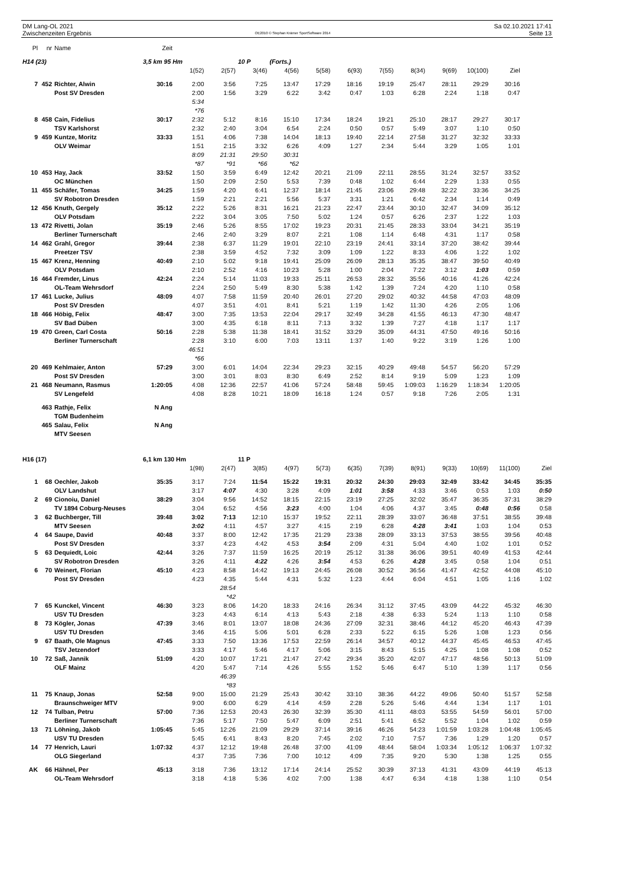DM Lang-OL 2021
Zwischenzeiten Ergebnis
OE2010 © Stephan Krämer SportSoftware 2014
Sa 02.10.2021 17:41
Seite 13
| Pl | nr | Name | Zeit | | | | | | | | | | | | |
| H14 (23) | | | 3,5 km 95 Hm | | | 10 P | (Forts.) | | | | | | | | |
| | | | | 1(52) | 2(57) | 3(46) | 4(56) | 5(58) | 6(93) | 7(55) | 8(34) | 9(69) | 10(100) | Ziel | |
| 7 | 452 | Richter, Alwin | 30:16 | 2:00 | 3:56 | 7:25 | 13:47 | 17:29 | 18:16 | 19:19 | 25:47 | 28:11 | 29:29 | 30:16 | |
| | | Post SV Dresden | | 2:00 | 1:56 | 3:29 | 6:22 | 3:42 | 0:47 | 1:03 | 6:28 | 2:24 | 1:18 | 0:47 | |
| | | | | 5:34 *76 | | | | | | | | | | | |
| 8 | 458 | Cain, Fidelius | 30:17 | 2:32 | 5:12 | 8:16 | 15:10 | 17:34 | 18:24 | 19:21 | 25:10 | 28:17 | 29:27 | 30:17 | |
| | | TSV Karlshorst | | 2:32 | 2:40 | 3:04 | 6:54 | 2:24 | 0:50 | 0:57 | 5:49 | 3:07 | 1:10 | 0:50 | |
| 9 | 459 | Kuntze, Moritz | 33:33 | 1:51 | 4:06 | 7:38 | 14:04 | 18:13 | 19:40 | 22:14 | 27:58 | 31:27 | 32:32 | 33:33 | |
| | | OLV Weimar | | 1:51 | 2:15 | 3:32 | 6:26 | 4:09 | 1:27 | 2:34 | 5:44 | 3:29 | 1:05 | 1:01 | |
| | | | | 8:09 *87 | 21:31 *91 | 29:50 *66 | 30:31 *62 | | | | | | | | |
| 10 | 453 | Hay, Jack | 33:52 | 1:50 | 3:59 | 6:49 | 12:42 | 20:21 | 21:09 | 22:11 | 28:55 | 31:24 | 32:57 | 33:52 | |
| | | OC München | | 1:50 | 2:09 | 2:50 | 5:53 | 7:39 | 0:48 | 1:02 | 6:44 | 2:29 | 1:33 | 0:55 | |
| 11 | 455 | Schäfer, Tomas | 34:25 | 1:59 | 4:20 | 6:41 | 12:37 | 18:14 | 21:45 | 23:06 | 29:48 | 32:22 | 33:36 | 34:25 | |
| | | SV Robotron Dresden | | 1:59 | 2:21 | 2:21 | 5:56 | 5:37 | 3:31 | 1:21 | 6:42 | 2:34 | 1:14 | 0:49 | |
| 12 | 456 | Knuth, Gergely | 35:12 | 2:22 | 5:26 | 8:31 | 16:21 | 21:23 | 22:47 | 23:44 | 30:10 | 32:47 | 34:09 | 35:12 | |
| | | OLV Potsdam | | 2:22 | 3:04 | 3:05 | 7:50 | 5:02 | 1:24 | 0:57 | 6:26 | 2:37 | 1:22 | 1:03 | |
| 13 | 472 | Rivetti, Jolan | 35:19 | 2:46 | 5:26 | 8:55 | 17:02 | 19:23 | 20:31 | 21:45 | 28:33 | 33:04 | 34:21 | 35:19 | |
| | | Berliner Turnerschaft | | 2:46 | 2:40 | 3:29 | 8:07 | 2:21 | 1:08 | 1:14 | 6:48 | 4:31 | 1:17 | 0:58 | |
| 14 | 462 | Grahl, Gregor | 39:44 | 2:38 | 6:37 | 11:29 | 19:01 | 22:10 | 23:19 | 24:41 | 33:14 | 37:20 | 38:42 | 39:44 | |
| | | Preetzer TSV | | 2:38 | 3:59 | 4:52 | 7:32 | 3:09 | 1:09 | 1:22 | 8:33 | 4:06 | 1:22 | 1:02 | |
| 15 | 467 | Krenz, Henning | 40:49 | 2:10 | 5:02 | 9:18 | 19:41 | 25:09 | 26:09 | 28:13 | 35:35 | 38:47 | 39:50 | 40:49 | |
| | | OLV Potsdam | | 2:10 | 2:52 | 4:16 | 10:23 | 5:28 | 1:00 | 2:04 | 7:22 | 3:12 | 1:03 | 0:59 | |
| 16 | 464 | Fremder, Linus | 42:24 | 2:24 | 5:14 | 11:03 | 19:33 | 25:11 | 26:53 | 28:32 | 35:56 | 40:16 | 41:26 | 42:24 | |
| | | OL-Team Wehrsdorf | | 2:24 | 2:50 | 5:49 | 8:30 | 5:38 | 1:42 | 1:39 | 7:24 | 4:20 | 1:10 | 0:58 | |
| 17 | 461 | Lucke, Julius | 48:09 | 4:07 | 7:58 | 11:59 | 20:40 | 26:01 | 27:20 | 29:02 | 40:32 | 44:58 | 47:03 | 48:09 | |
| | | Post SV Dresden | | 4:07 | 3:51 | 4:01 | 8:41 | 5:21 | 1:19 | 1:42 | 11:30 | 4:26 | 2:05 | 1:06 | |
| 18 | 466 | Höbig, Felix | 48:47 | 3:00 | 7:35 | 13:53 | 22:04 | 29:17 | 32:49 | 34:28 | 41:55 | 46:13 | 47:30 | 48:47 | |
| | | SV Bad Düben | | 3:00 | 4:35 | 6:18 | 8:11 | 7:13 | 3:32 | 1:39 | 7:27 | 4:18 | 1:17 | 1:17 | |
| 19 | 470 | Green, Carl Costa | 50:16 | 2:28 | 5:38 | 11:38 | 18:41 | 31:52 | 33:29 | 35:09 | 44:31 | 47:50 | 49:16 | 50:16 | |
| | | Berliner Turnerschaft | | 2:28 | 3:10 | 6:00 | 7:03 | 13:11 | 1:37 | 1:40 | 9:22 | 3:19 | 1:26 | 1:00 | |
| | | | | 46:51 *66 | | | | | | | | | | | |
| 20 | 469 | Kehlmaier, Anton | 57:29 | 3:00 | 6:01 | 14:04 | 22:34 | 29:23 | 32:15 | 40:29 | 49:48 | 54:57 | 56:20 | 57:29 | |
| | | Post SV Dresden | | 3:00 | 3:01 | 8:03 | 8:30 | 6:49 | 2:52 | 8:14 | 9:19 | 5:09 | 1:23 | 1:09 | |
| 21 | 468 | Neumann, Rasmus | 1:20:05 | 4:08 | 12:36 | 22:57 | 41:06 | 57:24 | 58:48 | 59:45 | 1:09:03 | 1:16:29 | 1:18:34 | 1:20:05 | |
| | | SV Lengefeld | | 4:08 | 8:28 | 10:21 | 18:09 | 16:18 | 1:24 | 0:57 | 9:18 | 7:26 | 2:05 | 1:31 | |
| | 463 | Rathje, Felix | N Ang | | | | | | | | | | | | |
| | | TGM Budenheim | | | | | | | | | | | | | |
| | 465 | Salau, Felix | N Ang | | | | | | | | | | | | |
| | | MTV Seesen | | | | | | | | | | | | | |
| H16 (17) | | | 6,1 km 130 Hm | | | 11 P | | | | | | | | | |
| | | | | 1(98) | 2(47) | 3(85) | 4(97) | 5(73) | 6(35) | 7(39) | 8(91) | 9(33) | 10(69) | 11(100) | Ziel |
| 1 | 68 | Oechler, Jakob | 35:35 | 3:17 | 7:24 | 11:54 | 15:22 | 19:31 | 20:32 | 24:30 | 29:03 | 32:49 | 33:42 | 34:45 | 35:35 |
| | | OLV Landshut | | 3:17 | 4:07 | 4:30 | 3:28 | 4:09 | 1:01 | 3:58 | 4:33 | 3:46 | 0:53 | 1:03 | 0:50 |
| 2 | 69 | Cionoiu, Daniel | 38:29 | 3:04 | 9:56 | 14:52 | 18:15 | 22:15 | 23:19 | 27:25 | 32:02 | 35:47 | 36:35 | 37:31 | 38:29 |
| | | TV 1894 Coburg-Neuses | | 3:04 | 6:52 | 4:56 | 3:23 | 4:00 | 1:04 | 4:06 | 4:37 | 3:45 | 0:48 | 0:56 | 0:58 |
| 3 | 62 | Buchberger, Till | 39:48 | 3:02 | 7:13 | 12:10 | 15:37 | 19:52 | 22:11 | 28:39 | 33:07 | 36:48 | 37:51 | 38:55 | 39:48 |
| | | MTV Seesen | | 3:02 | 4:11 | 4:57 | 3:27 | 4:15 | 2:19 | 6:28 | 4:28 | 3:41 | 1:03 | 1:04 | 0:53 |
| 4 | 64 | Saupe, David | 40:48 | 3:37 | 8:00 | 12:42 | 17:35 | 21:29 | 23:38 | 28:09 | 33:13 | 37:53 | 38:55 | 39:56 | 40:48 |
| | | Post SV Dresden | | 3:37 | 4:23 | 4:42 | 4:53 | 3:54 | 2:09 | 4:31 | 5:04 | 4:40 | 1:02 | 1:01 | 0:52 |
| 5 | 63 | Dequiedt, Loic | 42:44 | 3:26 | 7:37 | 11:59 | 16:25 | 20:19 | 25:12 | 31:38 | 36:06 | 39:51 | 40:49 | 41:53 | 42:44 |
| | | SV Robotron Dresden | | 3:26 | 4:11 | 4:22 | 4:26 | 3:54 | 4:53 | 6:26 | 4:28 | 3:45 | 0:58 | 1:04 | 0:51 |
| 6 | 70 | Weinert, Florian | 45:10 | 4:23 | 8:58 | 14:42 | 19:13 | 24:45 | 26:08 | 30:52 | 36:56 | 41:47 | 42:52 | 44:08 | 45:10 |
| | | Post SV Dresden | | 4:23 | 4:35 | 5:44 | 4:31 | 5:32 | 1:23 | 4:44 | 6:04 | 4:51 | 1:05 | 1:16 | 1:02 |
| | | | | | 28:54 *42 | | | | | | | | | | |
| 7 | 65 | Kunckel, Vincent | 46:30 | 3:23 | 8:06 | 14:20 | 18:33 | 24:16 | 26:34 | 31:12 | 37:45 | 43:09 | 44:22 | 45:32 | 46:30 |
| | | USV TU Dresden | | 3:23 | 4:43 | 6:14 | 4:13 | 5:43 | 2:18 | 4:38 | 6:33 | 5:24 | 1:13 | 1:10 | 0:58 |
| 8 | 73 | Kögler, Jonas | 47:39 | 3:46 | 8:01 | 13:07 | 18:08 | 24:36 | 27:09 | 32:31 | 38:46 | 44:12 | 45:20 | 46:43 | 47:39 |
| | | USV TU Dresden | | 3:46 | 4:15 | 5:06 | 5:01 | 6:28 | 2:33 | 5:22 | 6:15 | 5:26 | 1:08 | 1:23 | 0:56 |
| 9 | 67 | Baath, Ole Magnus | 47:45 | 3:33 | 7:50 | 13:36 | 17:53 | 22:59 | 26:14 | 34:57 | 40:12 | 44:37 | 45:45 | 46:53 | 47:45 |
| | | TSV Jetzendorf | | 3:33 | 4:17 | 5:46 | 4:17 | 5:06 | 3:15 | 8:43 | 5:15 | 4:25 | 1:08 | 1:08 | 0:52 |
| 10 | 72 | Saß, Jannik | 51:09 | 4:20 | 10:07 | 17:21 | 21:47 | 27:42 | 29:34 | 35:20 | 42:07 | 47:17 | 48:56 | 50:13 | 51:09 |
| | | OLF Mainz | | 4:20 | 5:47 | 7:14 | 4:26 | 5:55 | 1:52 | 5:46 | 6:47 | 5:10 | 1:39 | 1:17 | 0:56 |
| | | | | | 46:39 *83 | | | | | | | | | | |
| 11 | 75 | Knaup, Jonas | 52:58 | 9:00 | 15:00 | 21:29 | 25:43 | 30:42 | 33:10 | 38:36 | 44:22 | 49:06 | 50:40 | 51:57 | 52:58 |
| | | Braunschweiger MTV | | 9:00 | 6:00 | 6:29 | 4:14 | 4:59 | 2:28 | 5:26 | 5:46 | 4:44 | 1:34 | 1:17 | 1:01 |
| 12 | 74 | Tulban, Petru | 57:00 | 7:36 | 12:53 | 20:43 | 26:30 | 32:39 | 35:30 | 41:11 | 48:03 | 53:55 | 54:59 | 56:01 | 57:00 |
| | | Berliner Turnerschaft | | 7:36 | 5:17 | 7:50 | 5:47 | 6:09 | 2:51 | 5:41 | 6:52 | 5:52 | 1:04 | 1:02 | 0:59 |
| 13 | 71 | Löhning, Jakob | 1:05:45 | 5:45 | 12:26 | 21:09 | 29:29 | 37:14 | 39:16 | 46:26 | 54:23 | 1:01:59 | 1:03:28 | 1:04:48 | 1:05:45 |
| | | USV TU Dresden | | 5:45 | 6:41 | 8:43 | 8:20 | 7:45 | 2:02 | 7:10 | 7:57 | 7:36 | 1:29 | 1:20 | 0:57 |
| 14 | 77 | Henrich, Lauri | 1:07:32 | 4:37 | 12:12 | 19:48 | 26:48 | 37:00 | 41:09 | 48:44 | 58:04 | 1:03:34 | 1:05:12 | 1:06:37 | 1:07:32 |
| | | OLG Siegerland | | 4:37 | 7:35 | 7:36 | 7:00 | 10:12 | 4:09 | 7:35 | 9:20 | 5:30 | 1:38 | 1:25 | 0:55 |
| AK | 66 | Hähnel, Per | 45:13 | 3:18 | 7:36 | 13:12 | 17:14 | 24:14 | 25:52 | 30:39 | 37:13 | 41:31 | 43:09 | 44:19 | 45:13 |
| | | OL-Team Wehrsdorf | | 3:18 | 4:18 | 5:36 | 4:02 | 7:00 | 1:38 | 4:47 | 6:34 | 4:18 | 1:38 | 1:10 | 0:54 |